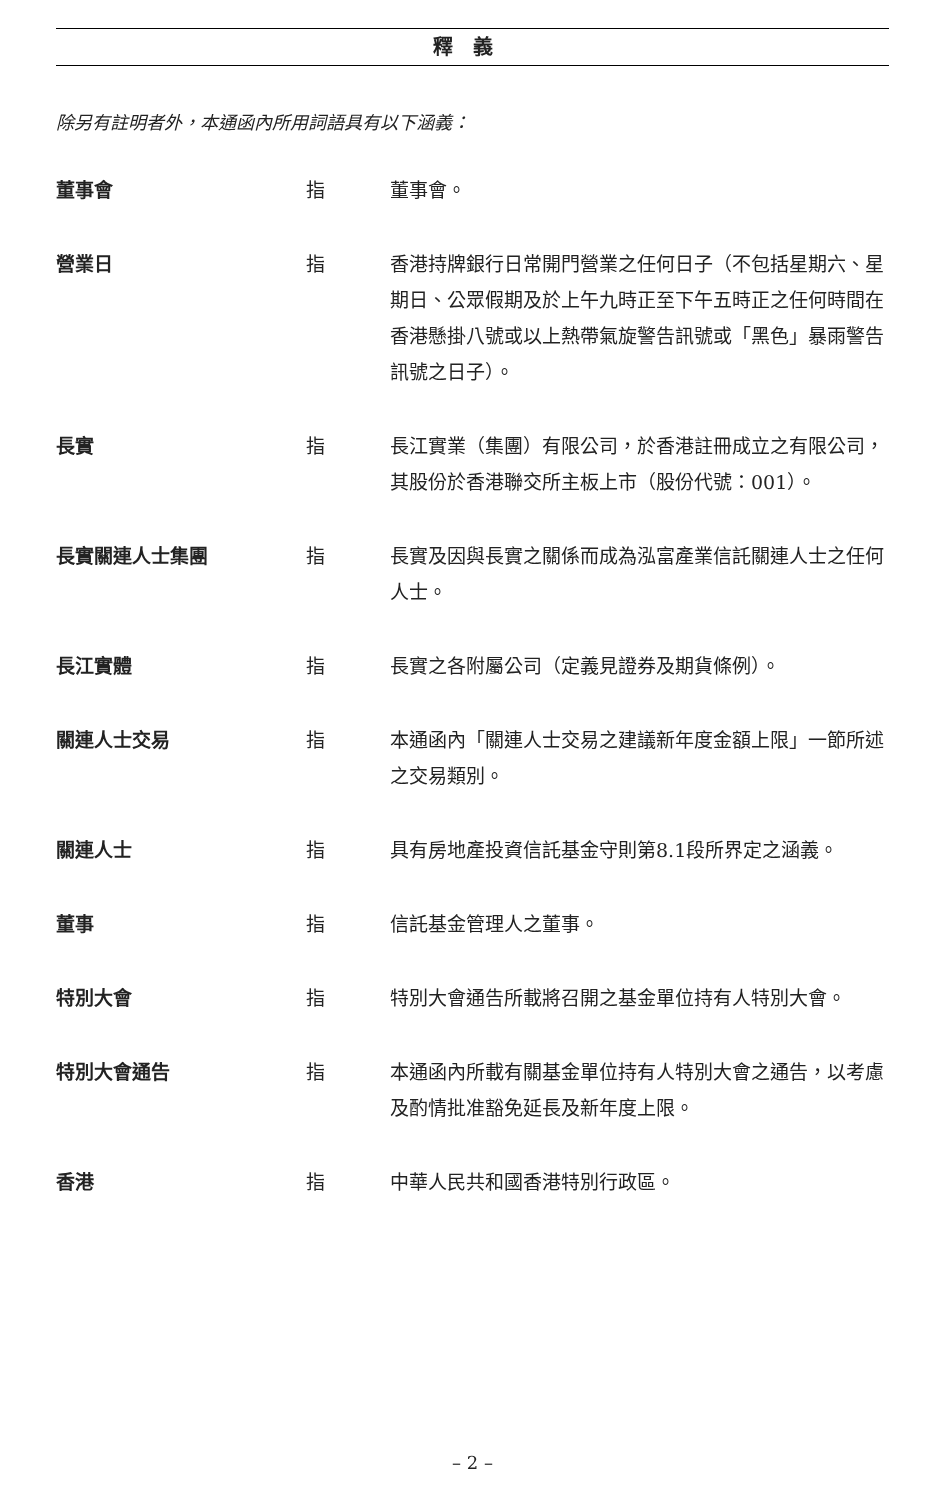釋義
除另有註明者外，本通函內所用詞語具有以下涵義：
| 董事會 | 指 | 董事會。 |
| 營業日 | 指 | 香港持牌銀行日常開門營業之任何日子（不包括星期六、星期日、公眾假期及於上午九時正至下午五時正之任何時間在香港懸掛八號或以上熱帶氣旋警告訊號或「黑色」暴雨警告訊號之日子）。 |
| 長實 | 指 | 長江實業（集團）有限公司，於香港註冊成立之有限公司，其股份於香港聯交所主板上市（股份代號：001）。 |
| 長實關連人士集團 | 指 | 長實及因與長實之關係而成為泓富產業信託關連人士之任何人士。 |
| 長江實體 | 指 | 長實之各附屬公司（定義見證券及期貨條例）。 |
| 關連人士交易 | 指 | 本通函內「關連人士交易之建議新年度金額上限」一節所述之交易類別。 |
| 關連人士 | 指 | 具有房地產投資信託基金守則第8.1段所界定之涵義。 |
| 董事 | 指 | 信託基金管理人之董事。 |
| 特別大會 | 指 | 特別大會通告所載將召開之基金單位持有人特別大會。 |
| 特別大會通告 | 指 | 本通函內所載有關基金單位持有人特別大會之通告，以考慮及酌情批准豁免延長及新年度上限。 |
| 香港 | 指 | 中華人民共和國香港特別行政區。 |
– 2 –